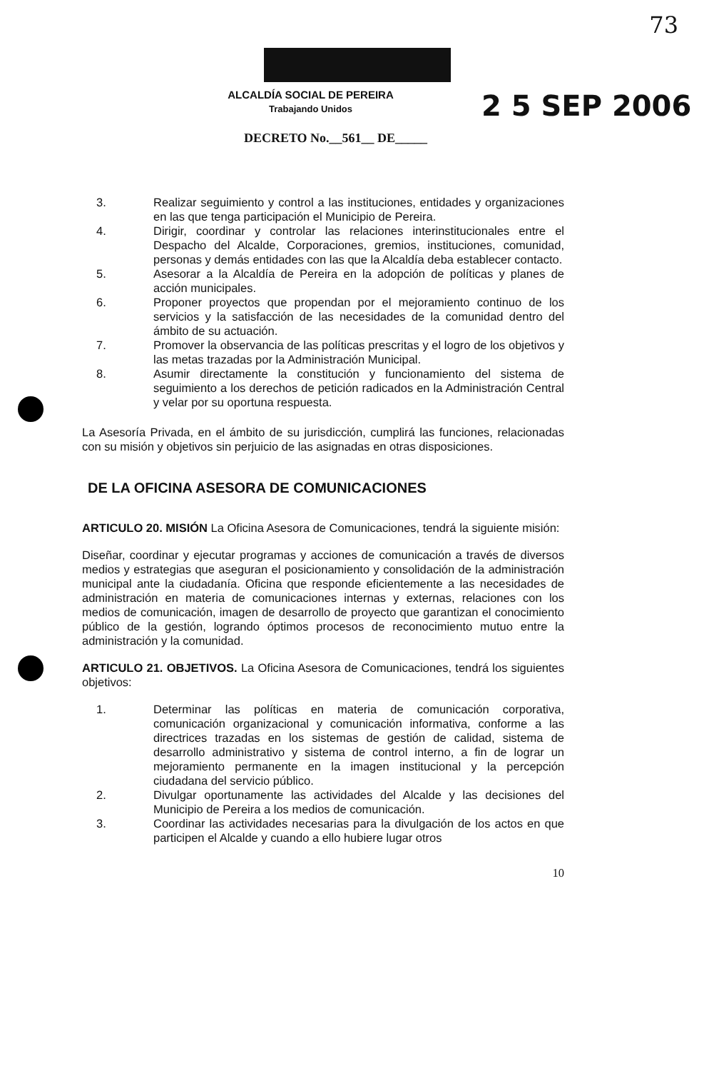73
ALCALDÍA SOCIAL DE PEREIRA
Trabajando Unidos
2 5 SEP 2006
DECRETO No.__561__ DE_____
3. Realizar seguimiento y control a las instituciones, entidades y organizaciones en las que tenga participación el Municipio de Pereira.
4. Dirigir, coordinar y controlar las relaciones interinstitucionales entre el Despacho del Alcalde, Corporaciones, gremios, instituciones, comunidad, personas y demás entidades con las que la Alcaldía deba establecer contacto.
5. Asesorar a la Alcaldía de Pereira en la adopción de políticas y planes de acción municipales.
6. Proponer proyectos que propendan por el mejoramiento continuo de los servicios y la satisfacción de las necesidades de la comunidad dentro del ámbito de su actuación.
7. Promover la observancia de las políticas prescritas y el logro de los objetivos y las metas trazadas por la Administración Municipal.
8. Asumir directamente la constitución y funcionamiento del sistema de seguimiento a los derechos de petición radicados en la Administración Central y velar por su oportuna respuesta.
La Asesoría Privada, en el ámbito de su jurisdicción, cumplirá las funciones, relacionadas con su misión y objetivos sin perjuicio de las asignadas en otras disposiciones.
DE LA OFICINA ASESORA DE COMUNICACIONES
ARTICULO 20. MISIÓN La Oficina Asesora de Comunicaciones, tendrá la siguiente misión:
Diseñar, coordinar y ejecutar programas y acciones de comunicación a través de diversos medios y estrategias que aseguran el posicionamiento y consolidación de la administración municipal ante la ciudadanía. Oficina que responde eficientemente a las necesidades de administración en materia de comunicaciones internas y externas, relaciones con los medios de comunicación, imagen de desarrollo de proyecto que garantizan el conocimiento público de la gestión, logrando óptimos procesos de reconocimiento mutuo entre la administración y la comunidad.
ARTICULO 21. OBJETIVOS. La Oficina Asesora de Comunicaciones, tendrá los siguientes objetivos:
1. Determinar las políticas en materia de comunicación corporativa, comunicación organizacional y comunicación informativa, conforme a las directrices trazadas en los sistemas de gestión de calidad, sistema de desarrollo administrativo y sistema de control interno, a fin de lograr un mejoramiento permanente en la imagen institucional y la percepción ciudadana del servicio público.
2. Divulgar oportunamente las actividades del Alcalde y las decisiones del Municipio de Pereira a los medios de comunicación.
3. Coordinar las actividades necesarias para la divulgación de los actos en que participen el Alcalde y cuando a ello hubiere lugar otros
10